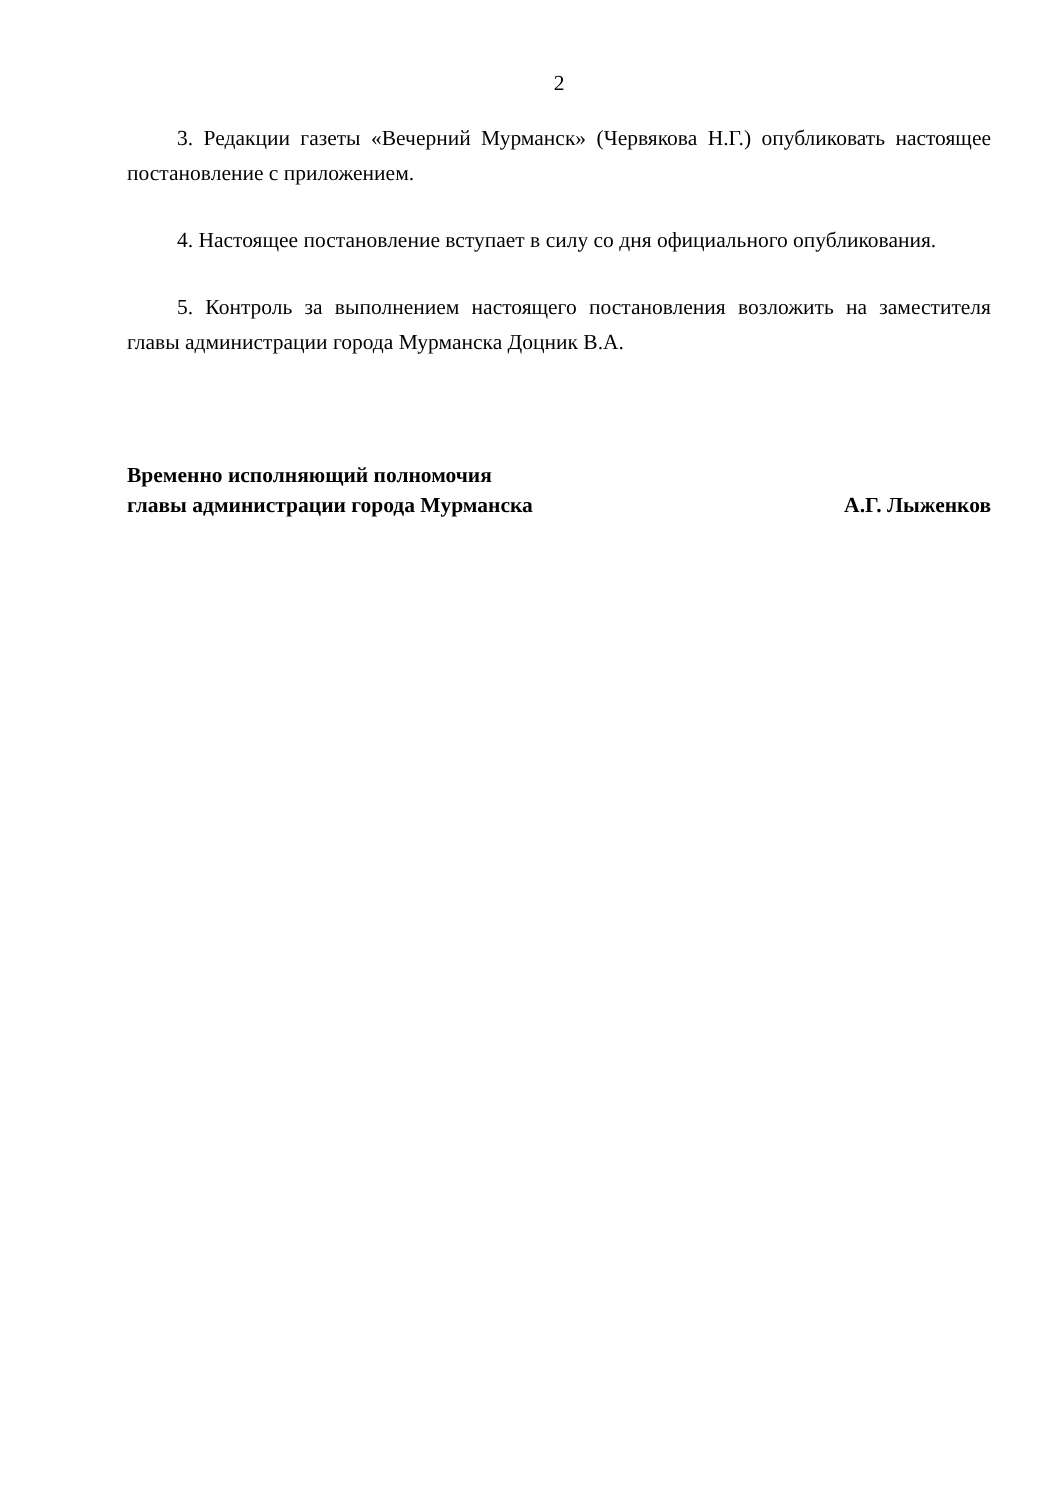2
3. Редакции газеты «Вечерний Мурманск» (Червякова Н.Г.) опубликовать настоящее постановление с приложением.
4. Настоящее постановление вступает в силу со дня официального опубликования.
5. Контроль за выполнением настоящего постановления возложить на заместителя главы администрации города Мурманска Доцник В.А.
Временно исполняющий полномочия
главы администрации города Мурманска А.Г. Лыженков